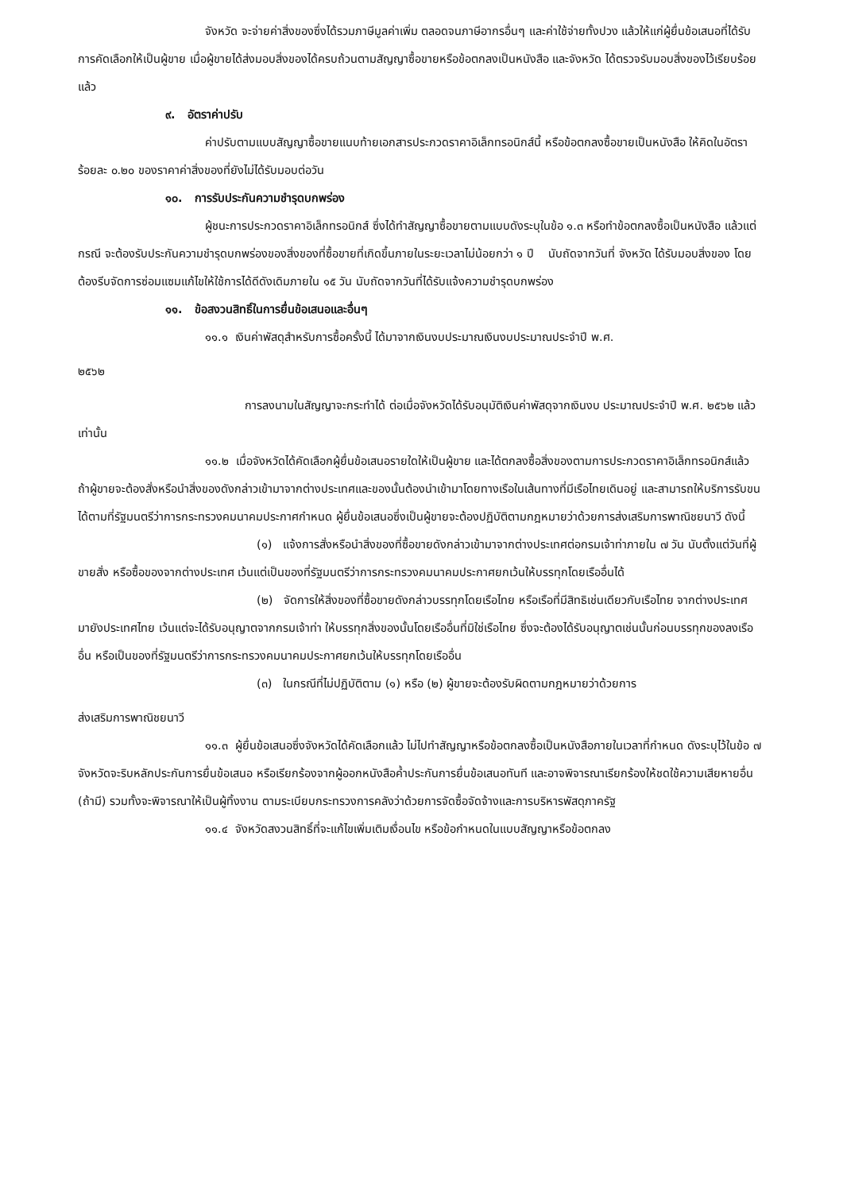จังหวัด จะจ่ายค่าสิ่งของซึ่งได้รวมภาษีมูลค่าเพิ่ม ตลอดจนภาษีอากรอื่นๆ และค่าใช้จ่ายทั้งปวง แล้วให้แก่ผู้ยื่นข้อเสนอที่ได้รับการคัดเลือกให้เป็นผู้ขาย เมื่อผู้ขายได้ส่งมอบสิ่งของได้ครบถ้วนตามสัญญาซื้อขายหรือข้อตกลงเป็นหนังสือ และจังหวัด ได้ตรวจรับมอบสิ่งของไว้เรียบร้อยแล้ว
๙. อัตราค่าปรับ
ค่าปรับตามแบบสัญญาซื้อขายแนบท้ายเอกสารประกวดราคาอิเล็กทรอนิกส์นี้ หรือข้อตกลงซื้อขายเป็นหนังสือ ให้คิดในอัตราร้อยละ ๐.๒๐ ของราคาค่าสิ่งของที่ยังไม่ได้รับมอบต่อวัน
๑๐. การรับประกันความชำรุดบกพร่อง
ผู้ชนะการประกวดราคาอิเล็กทรอนิกส์ ซึ่งได้ทำสัญญาซื้อขายตามแบบดังระบุในข้อ ๑.๓ หรือทำข้อตกลงซื้อเป็นหนังสือ แล้วแต่กรณี จะต้องรับประกันความชำรุดบกพร่องของสิ่งของที่ซื้อขายที่เกิดขึ้นภายในระยะเวลาไม่น้อยกว่า ๑ ปี นับถัดจากวันที่ จังหวัด ได้รับมอบสิ่งของ โดยต้องรีบจัดการซ่อมแซมแก้ไขให้ใช้การได้ดีดังเดิมภายใน ๑๕ วัน นับถัดจากวันที่ได้รับแจ้งความชำรุดบกพร่อง
๑๑. ข้อสงวนสิทธิ์ในการยื่นข้อเสนอและอื่นๆ
๑๑.๑ เงินค่าพัสดุสำหรับการซื้อครั้งนี้ ได้มาจากเงินงบประมาณเงินงบประมาณประจำปี พ.ศ.
๒๕๖๒
การลงนามในสัญญาจะกระทำได้ ต่อเมื่อจังหวัดได้รับอนุมัติเงินค่าพัสดุจากเงินงบ ประมาณประจำปี พ.ศ. ๒๕๖๒ แล้วเท่านั้น
๑๑.๒ เมื่อจังหวัดได้คัดเลือกผู้ยื่นข้อเสนอรายใดให้เป็นผู้ขาย และได้ตกลงซื้อสิ่งของตามการประกวดราคาอิเล็กทรอนิกส์แล้ว ถ้าผู้ขายจะต้องสั่งหรือนำสิ่งของดังกล่าวเข้ามาจากต่างประเทศและของนั้นต้องนำเข้ามาโดยทางเรือในเส้นทางที่มีเรือไทยเดินอยู่ และสามารถให้บริการรับขนได้ตามที่รัฐมนตรีว่าการกระทรวงคมนาคมประกาศกำหนด ผู้ยื่นข้อเสนอซึ่งเป็นผู้ขายจะต้องปฏิบัติตามกฎหมายว่าด้วยการส่งเสริมการพาณิชยนาวี ดังนี้
(๑) แจ้งการสั่งหรือนำสิ่งของที่ซื้อขายดังกล่าวเข้ามาจากต่างประเทศต่อกรมเจ้าท่าภายใน ๗ วัน นับตั้งแต่วันที่ผู้ขายสั่ง หรือซื้อของจากต่างประเทศ เว้นแต่เป็นของที่รัฐมนตรีว่าการกระทรวงคมนาคมประกาศยกเว้นให้บรรทุกโดยเรืออื่นได้
(๒) จัดการให้สิ่งของที่ซื้อขายดังกล่าวบรรทุกโดยเรือไทย หรือเรือที่มีสิทธิเช่นเดียวกับเรือไทย จากต่างประเทศมายังประเทศไทย เว้นแต่จะได้รับอนุญาตจากกรมเจ้าท่า ให้บรรทุกสิ่งของนั้นโดยเรืออื่นที่มิใช่เรือไทย ซึ่งจะต้องได้รับอนุญาตเช่นนั้นก่อนบรรทุกของลงเรืออื่น หรือเป็นของที่รัฐมนตรีว่าการกระทรวงคมนาคมประกาศยกเว้นให้บรรทุกโดยเรืออื่น
(๓) ในกรณีที่ไม่ปฏิบัติตาม (๑) หรือ (๒) ผู้ขายจะต้องรับผิดตามกฎหมายว่าด้วยการ
ส่งเสริมการพาณิชยนาวี
๑๑.๓ ผู้ยื่นข้อเสนอซึ่งจังหวัดได้คัดเลือกแล้ว ไม่ไปทำสัญญาหรือข้อตกลงซื้อเป็นหนังสือภายในเวลาที่กำหนด ดังระบุไว้ในข้อ ๗ จังหวัดจะริบหลักประกันการยื่นข้อเสนอ หรือเรียกร้องจากผู้ออกหนังสือค้ำประกันการยื่นข้อเสนอทันที และอาจพิจารณาเรียกร้องให้ชดใช้ความเสียหายอื่น (ถ้ามี) รวมทั้งจะพิจารณาให้เป็นผู้ทิ้งงาน ตามระเบียบกระทรวงการคลังว่าด้วยการจัดซื้อจัดจ้างและการบริหารพัสดุภาครัฐ
๑๑.๔ จังหวัดสงวนสิทธิ์ที่จะแก้ไขเพิ่มเติมเงื่อนไข หรือข้อกำหนดในแบบสัญญาหรือข้อตกลง